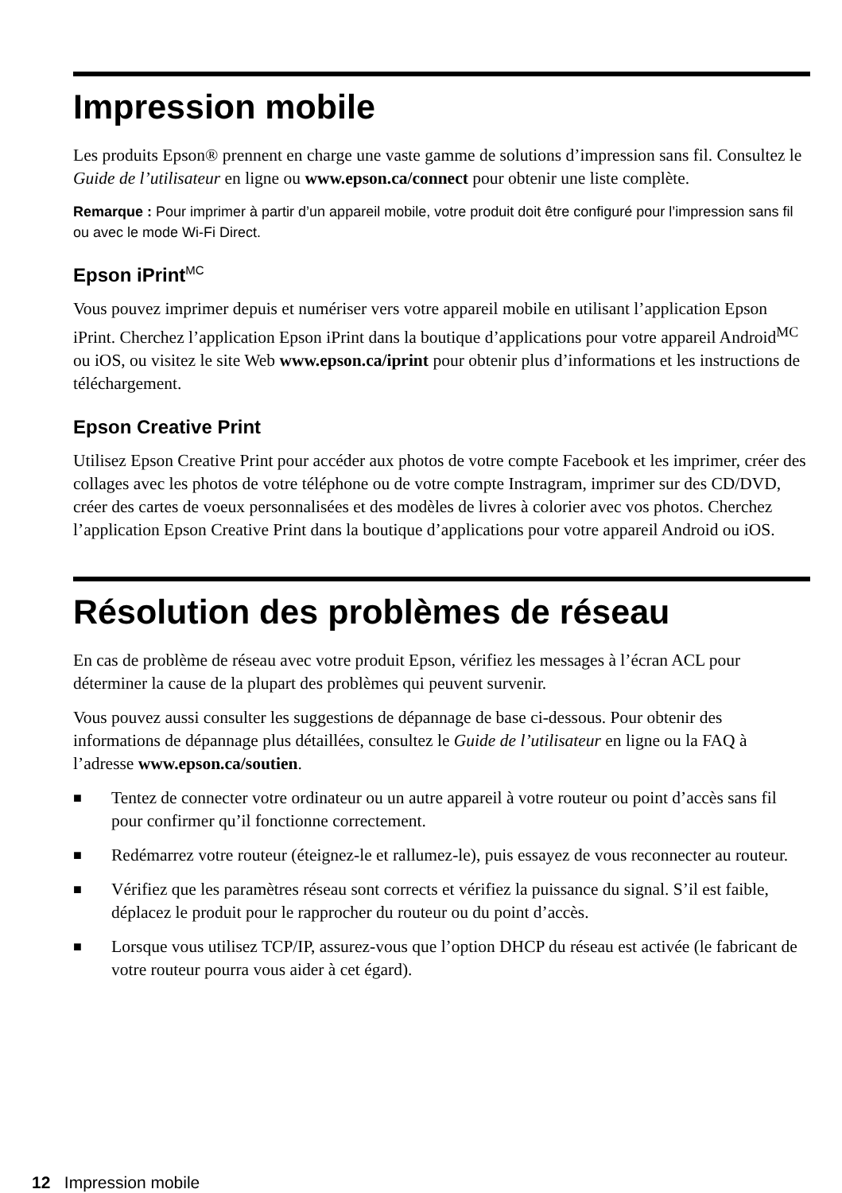Impression mobile
Les produits Epson® prennent en charge une vaste gamme de solutions d’impression sans fil. Consultez le Guide de l’utilisateur en ligne ou www.epson.ca/connect pour obtenir une liste complète.
Remarque : Pour imprimer à partir d’un appareil mobile, votre produit doit être configuré pour l’impression sans fil ou avec le mode Wi-Fi Direct.
Epson iPrint<sup>MC</sup>
Vous pouvez imprimer depuis et numériser vers votre appareil mobile en utilisant l’application Epson iPrint. Cherchez l’application Epson iPrint dans la boutique d’applications pour votre appareil Android<sup>MC</sup> ou iOS, ou visitez le site Web www.epson.ca/iprint pour obtenir plus d’informations et les instructions de téléchargement.
Epson Creative Print
Utilisez Epson Creative Print pour accéder aux photos de votre compte Facebook et les imprimer, créer des collages avec les photos de votre téléphone ou de votre compte Instragram, imprimer sur des CD/DVD, créer des cartes de voeux personnalisées et des modèles de livres à colorier avec vos photos. Cherchez l’application Epson Creative Print dans la boutique d’applications pour votre appareil Android ou iOS.
Résolution des problèmes de réseau
En cas de problème de réseau avec votre produit Epson, vérifiez les messages à l’écran ACL pour déterminer la cause de la plupart des problèmes qui peuvent survenir.
Vous pouvez aussi consulter les suggestions de dépannage de base ci-dessous. Pour obtenir des informations de dépannage plus détaillées, consultez le Guide de l’utilisateur en ligne ou la FAQ à l’adresse www.epson.ca/soutien.
■ Tentez de connecter votre ordinateur ou un autre appareil à votre routeur ou point d’accès sans fil pour confirmer qu’il fonctionne correctement.
■ Redémarrez votre routeur (éteignez-le et rallumez-le), puis essayez de vous reconnecter au routeur.
■ Vérifiez que les paramètres réseau sont corrects et vérifiez la puissance du signal. S’il est faible, déplacez le produit pour le rapprocher du routeur ou du point d’accès.
■ Lorsque vous utilisez TCP/IP, assurez-vous que l’option DHCP du réseau est activée (le fabricant de votre routeur pourra vous aider à cet égard).
12 Impression mobile